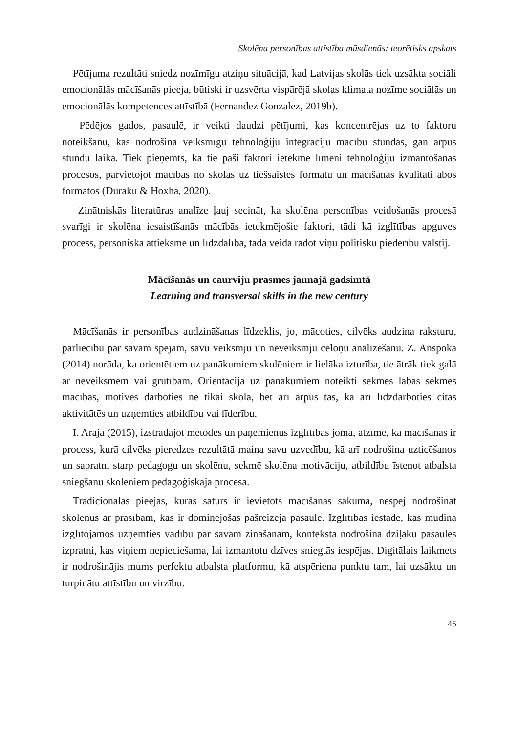Skolēna personības attīstība mūsdienās: teorētisks apskats
Pētījuma rezultāti sniedz nozīmīgu atziņu situācijā, kad Latvijas skolās tiek uzsākta sociāli emocionālās mācīšanās pieeja, būtiski ir uzsvērta vispārējā skolas klimata nozīme sociālās un emocionālās kompetences attīstībā (Fernandez Gonzalez, 2019b).
Pēdējos gados, pasaulē, ir veikti daudzi pētījumi, kas koncentrējas uz to faktoru noteikšanu, kas nodrošina veiksmīgu tehnoloģiju integrāciju mācību stundās, gan ārpus stundu laikā. Tiek pieņemts, ka tie paši faktori ietekmē līmeni tehnoloģiju izmantošanas procesos, pārvietojot mācības no skolas uz tiešsaistes formātu un mācīšanās kvalitāti abos formātos (Duraku & Hoxha, 2020).
Zinātniskās literatūras analīze ļauj secināt, ka skolēna personības veidošanās procesā svarīgi ir skolēna iesaistīšanās mācībās ietekmējošie faktori, tādi kā izglītības apguves process, personiskā attieksme un līdzdalība, tādā veidā radot viņu politisku piederību valstij.
Mācīšanās un caurviju prasmes jaunajā gadsimtā
Learning and transversal skills in the new century
Mācīšanās ir personības audzināšanas līdzeklis, jo, mācoties, cilvēks audzina raksturu, pārliecību par savām spējām, savu veiksmju un neveiksmju cēloņu analizēšanu. Z. Anspoka (2014) norāda, ka orientētiem uz panākumiem skolēniem ir lielāka izturība, tie ātrāk tiek galā ar neveiksmēm vai grūtībām. Orientācija uz panākumiem noteikti sekmēs labas sekmes mācībās, motivēs darboties ne tikai skolā, bet arī ārpus tās, kā arī līdzdarboties citās aktivitātēs un uzņemties atbildību vai līderību.
I. Arāja (2015), izstrādājot metodes un paņēmienus izglītības jomā, atzīmē, ka mācīšanās ir process, kurā cilvēks pieredzes rezultātā maina savu uzvedību, kā arī nodrošina uzticēšanos un sapratni starp pedagogu un skolēnu, sekmē skolēna motivāciju, atbildību īstenot atbalsta sniegšanu skolēniem pedagoģiskajā procesā.
Tradicionālās pieejas, kurās saturs ir ievietots mācīšanās sākumā, nespēj nodrošināt skolēnus ar prasībām, kas ir dominējošas pašreizējā pasaulē. Izglītības iestāde, kas mudina izglītojamos uzņemties vadību par savām zināšanām, kontekstā nodrošina dziļāku pasaules izpratni, kas viņiem nepieciešama, lai izmantotu dzīves sniegtās iespējas. Digitālais laikmets ir nodrošinājis mums perfektu atbalsta platformu, kā atspēriena punktu tam, lai uzsāktu un turpinātu attīstību un virzību.
45